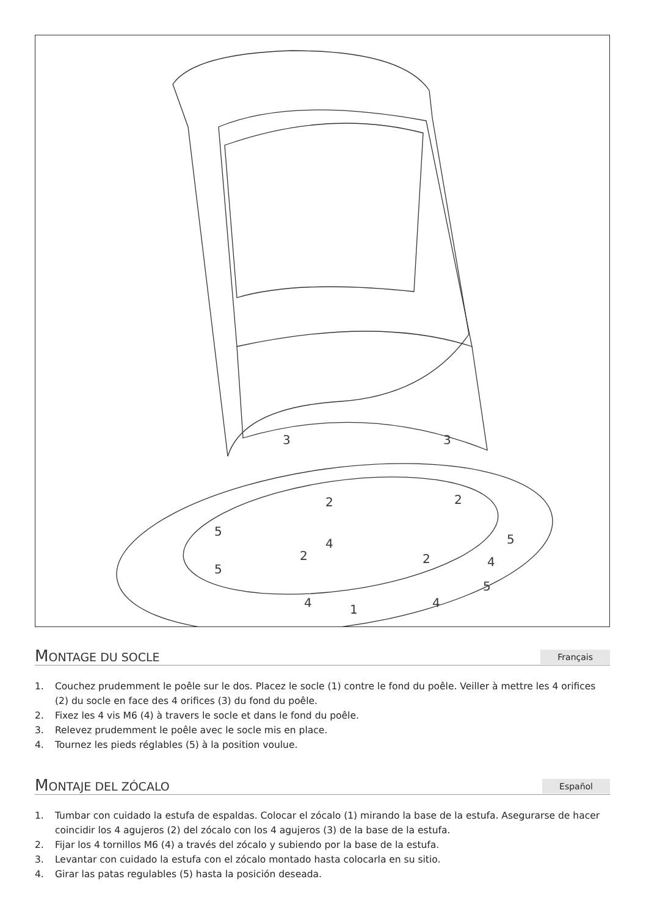3
3
2
2
2
2
4
4
4
4
5
5
5
5
1
MONTAGE DU SOCLE
Français
1. Couchez prudemment le poêle sur le dos. Placez le socle (1) contre le fond du poêle. Veiller à mettre les 4 orifices (2) du socle en face des 4 orifices (3) du fond du poêle.
2. Fixez les 4 vis M6 (4) à travers le socle et dans le fond du poêle.
3. Relevez prudemment le poêle avec le socle mis en place.
4. Tournez les pieds réglables (5) à la position voulue.
MONTAJE DEL ZÓCALO
Español
1. Tumbar con cuidado la estufa de espaldas. Colocar el zócalo (1) mirando la base de la estufa. Asegurarse de hacer coincidir los 4 agujeros (2) del zócalo con los 4 agujeros (3) de la base de la estufa.
2. Fijar los 4 tornillos M6 (4) a través del zócalo y subiendo por la base de la estufa.
3. Levantar con cuidado la estufa con el zócalo montado hasta colocarla en su sitio.
4. Girar las patas regulables (5) hasta la posición deseada.